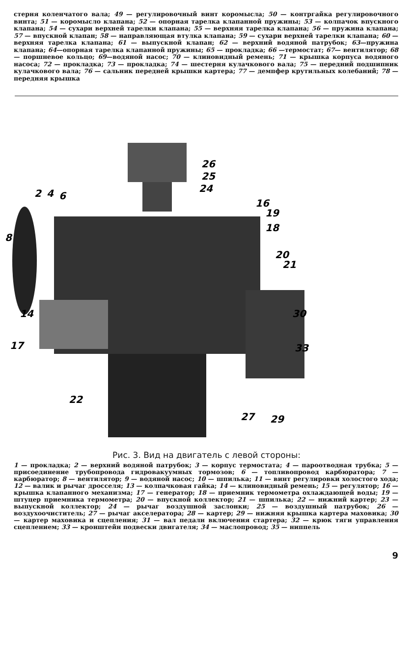стерня коленчатого вала; 49 — регулировочный винт коромысла; 50 — контргайка регулировочного винта; 51 — коромысло клапана; 52 — опорная тарелка клапанной пружины; 53 — колпачок впускного клапана; 54 — сухари верхней тарелки клапана; 55 — верхняя тарелка клапана; 56 — пружина клапана; 57 — впускной клапан; 58 — направляющая втулка клапана; 59 — сухари верхней тарелки клапана; 60 — верхняя тарелка клапана; 61 — выпускной клапан; 62 — верхний водяной патрубок; 63—пружина клапана; 64—опорная тарелка клапанной пружины; 65 — прокладка; 66 —термостат; 67— вентилятор; 68 — поршневое кольцо; 69—водяной насос; 70 — клиновидный ремень; 71 — крышка корпуса водяного насоса; 72 — прокладка; 73 — прокладка; 74 — шестерня кулачкового вала; 75 — передний подшипник кулачкового вала; 76 — сальник передней крышки картера; 77 — демпфер крутильных колебаний; 78 — передняя крышка
26
25
24
2
4
6
16
19
18
8
20
21
14
17
30
33
22
27
29
Рис. 3. Вид на двигатель с левой стороны:
1 — прокладка; 2 — верхний водяной патрубок; 3 — корпус термостата; 4 — пароотводная трубка; 5 — присоединение трубопровода гидровакуумных тормозов; 6 — топливопровод карбюратора; 7 — карбюратор; 8 — вентилятор; 9 — водяной насос; 10 — шпилька; 11 — винт регулировки холостого хода; 12 — валик и рычаг дросселя; 13 — колпачковая гайка; 14 — клиновидный ремень; 15 — регулятор; 16 — крышка клапанного механизма; 17 — генератор; 18 — приемник термометра охлаждающей воды; 19 — штуцер приемника термометра; 20 — впускной коллектор; 21 — шпилька; 22 — нижний картер; 23 — выпускной коллектор; 24 — рычаг воздушной заслонки; 25 — воздушный патрубок; 26 — воздухоочиститель; 27 — рычаг акселератора; 28 — картер; 29 — нижняя крышка картера маховика; 30 — картер маховика и сцепления; 31 — вал педали включения стартера; 32 — крюк тяги управления сцеплением; 33 — кронштейн подвески двигателя; 34 — маслопровод; 35 — ниппель
9